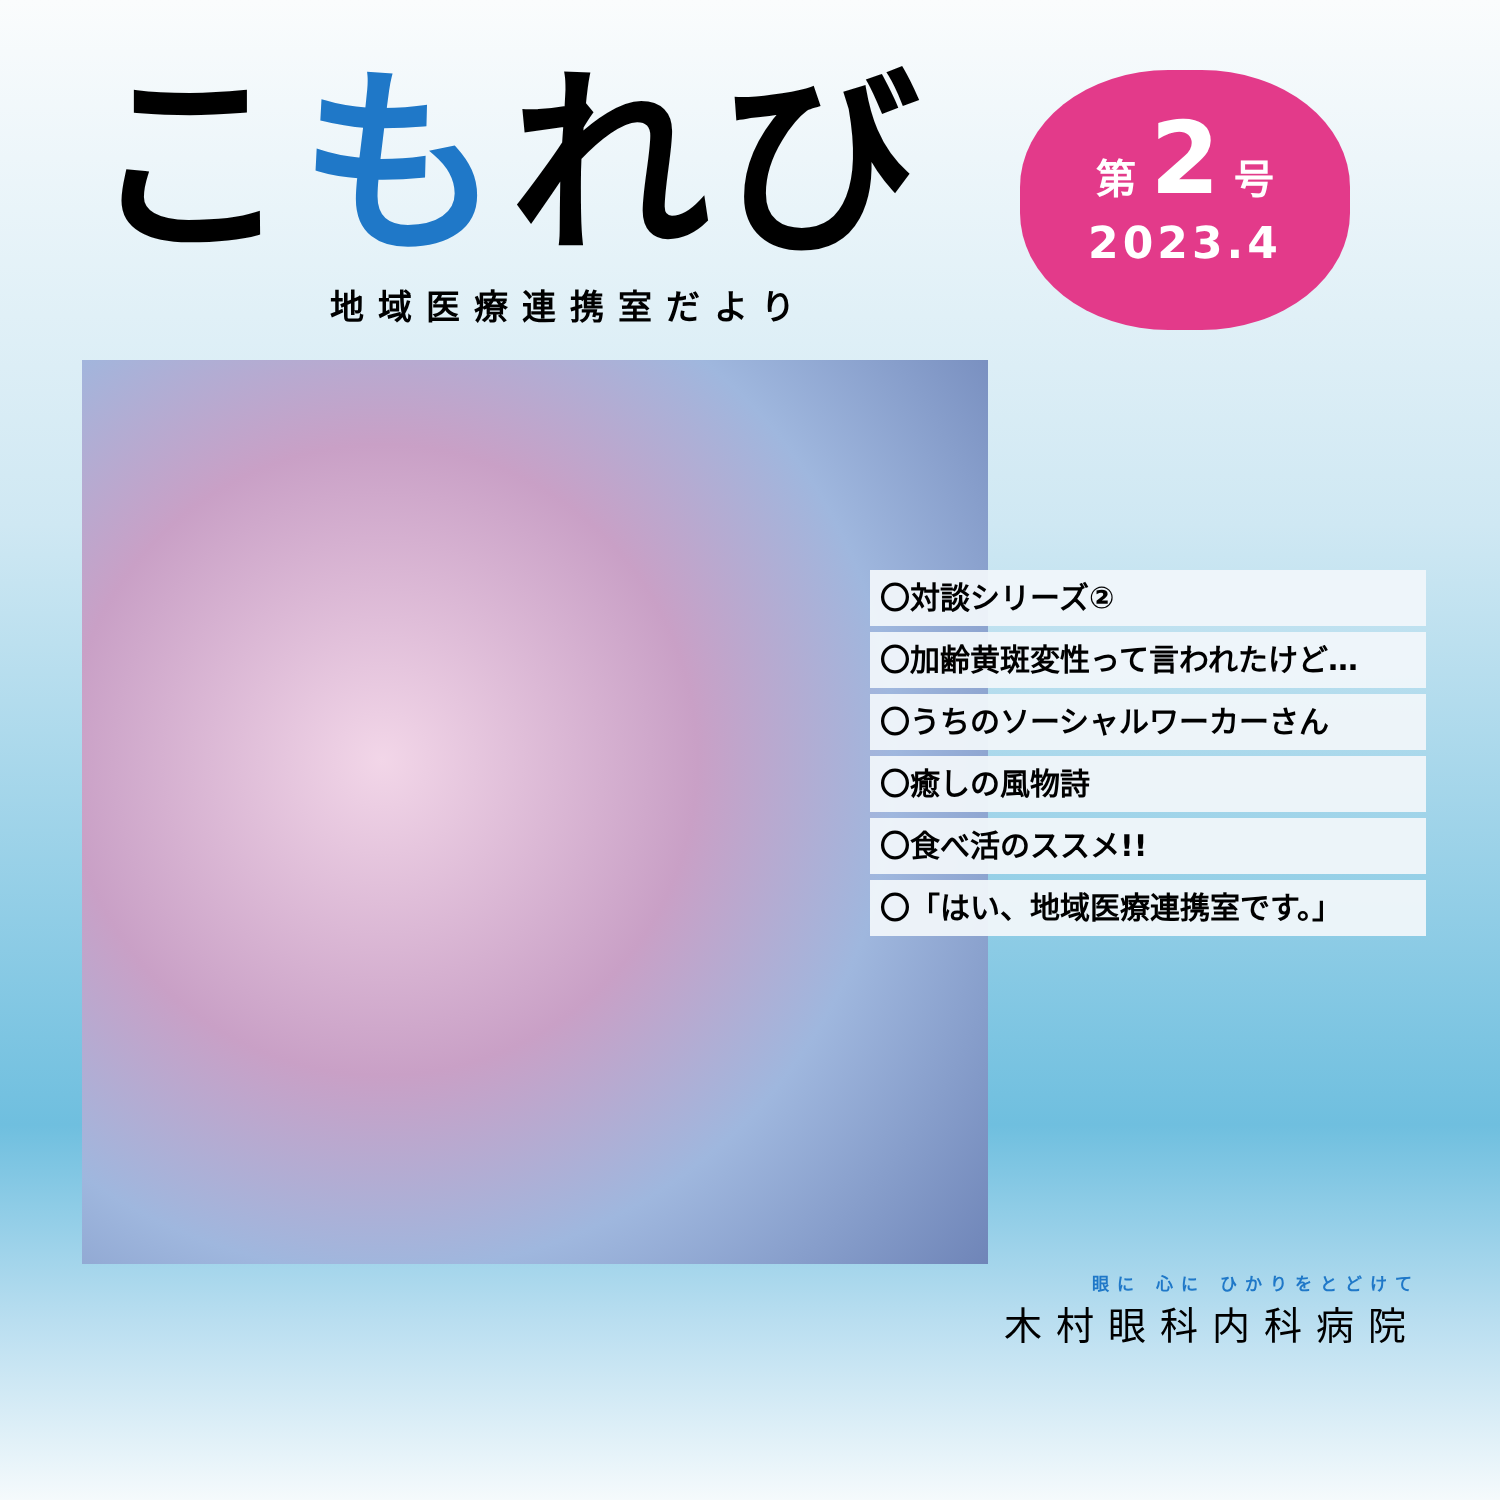こもれび
地域医療連携室だより
第 2 号
2023.4
〇対談シリーズ②
〇加齢黄斑変性って言われたけど…
〇うちのソーシャルワーカーさん
〇癒しの風物詩
〇食べ活のススメ!!
〇「はい、地域医療連携室です。」
眼に 心に ひかりをとどけて
木村眼科内科病院